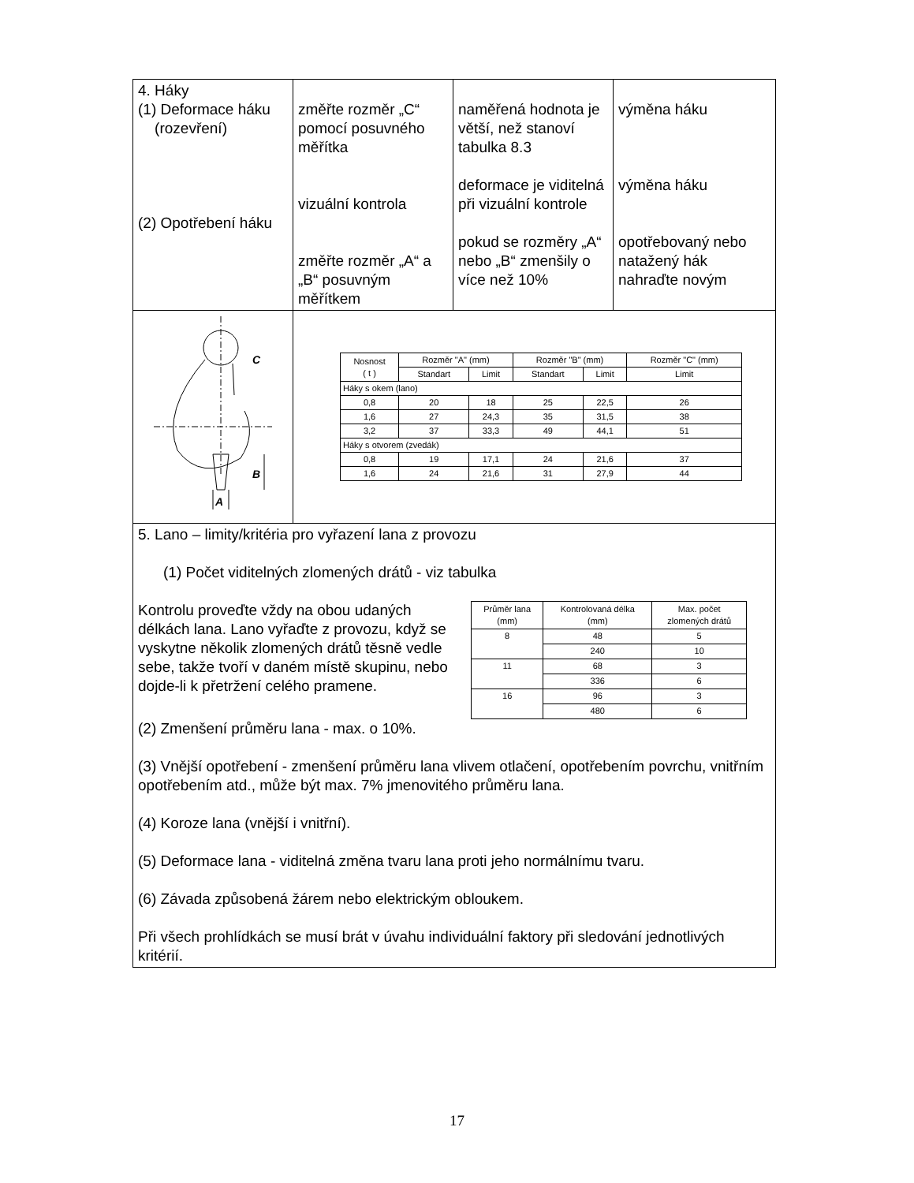| 4. Háky (1) Deformace háku (rozevření) (2) Opotřebení háku | změřte rozměr „C“ pomocí posuvného měřítka vizuální kontrola změřte rozměr „A“ a „B“ posuvným měřítkem | naměřená hodnota je větší, než stanoví tabulka 8.3 deformace je viditelná při vizuální kontrole pokud se rozměry „A“ nebo „B“ zmenšily o více než 10% | výměna háku výměna háku opotřebovaný nebo natažený hák nahraďte novým |
| C B A | / Nosnost ( t ) / Rozměr "A" (mm) / / Rozměr "B" (mm) / / Rozměr "C" (mm) / / --- / --- / --- / --- / --- / --- / / / Standart / Limit / Standart / Limit / Limit / / Háky s okem (lano) / / / / / / / 0,8 / 20 / 18 / 25 / 22,5 / 26 / / 1,6 / 27 / 24,3 / 35 / 31,5 / 38 / / 3,2 / 37 / 33,3 / 49 / 44,1 / 51 / / Háky s otvorem (zvedák) / / / / / / / 0,8 / 19 / 17,1 / 24 / 21,6 / 37 / / 1,6 / 24 / 21,6 / 31 / 27,9 / 44 / | | |
| 5. Lano – limity/kritéria pro vyřazení lana z provozu (1) Počet viditelných zlomených drátů - viz tabulka Kontrolu proveďte vždy na obou udaných délkách lana. Lano vyřaďte z provozu, když se vyskytne několik zlomených drátů těsně vedle sebe, takže tvoří v daném místě skupinu, nebo dojde-li k přetržení celého pramene. / Průměr lana (mm) / Kontrolovaná délka (mm) / Max. počet zlomených drátů / / --- / --- / --- / / 8 / 48 / 5 / / / 240 / 10 / / 11 / 68 / 3 / / / 336 / 6 / / 16 / 96 / 3 / / / 480 / 6 / (2) Zmenšení průměru lana - max. o 10%. (3) Vnější opotřebení - zmenšení průměru lana vlivem otlačení, opotřebením povrchu, vnitřním opotřebením atd., může být max. 7% jmenovitého průměru lana. (4) Koroze lana (vnější i vnitřní). (5) Deformace lana - viditelná změna tvaru lana proti jeho normálnímu tvaru. (6) Závada způsobená žárem nebo elektrickým obloukem. Při všech prohlídkách se musí brát v úvahu individuální faktory při sledování jednotlivých kritérií. | | | |
17